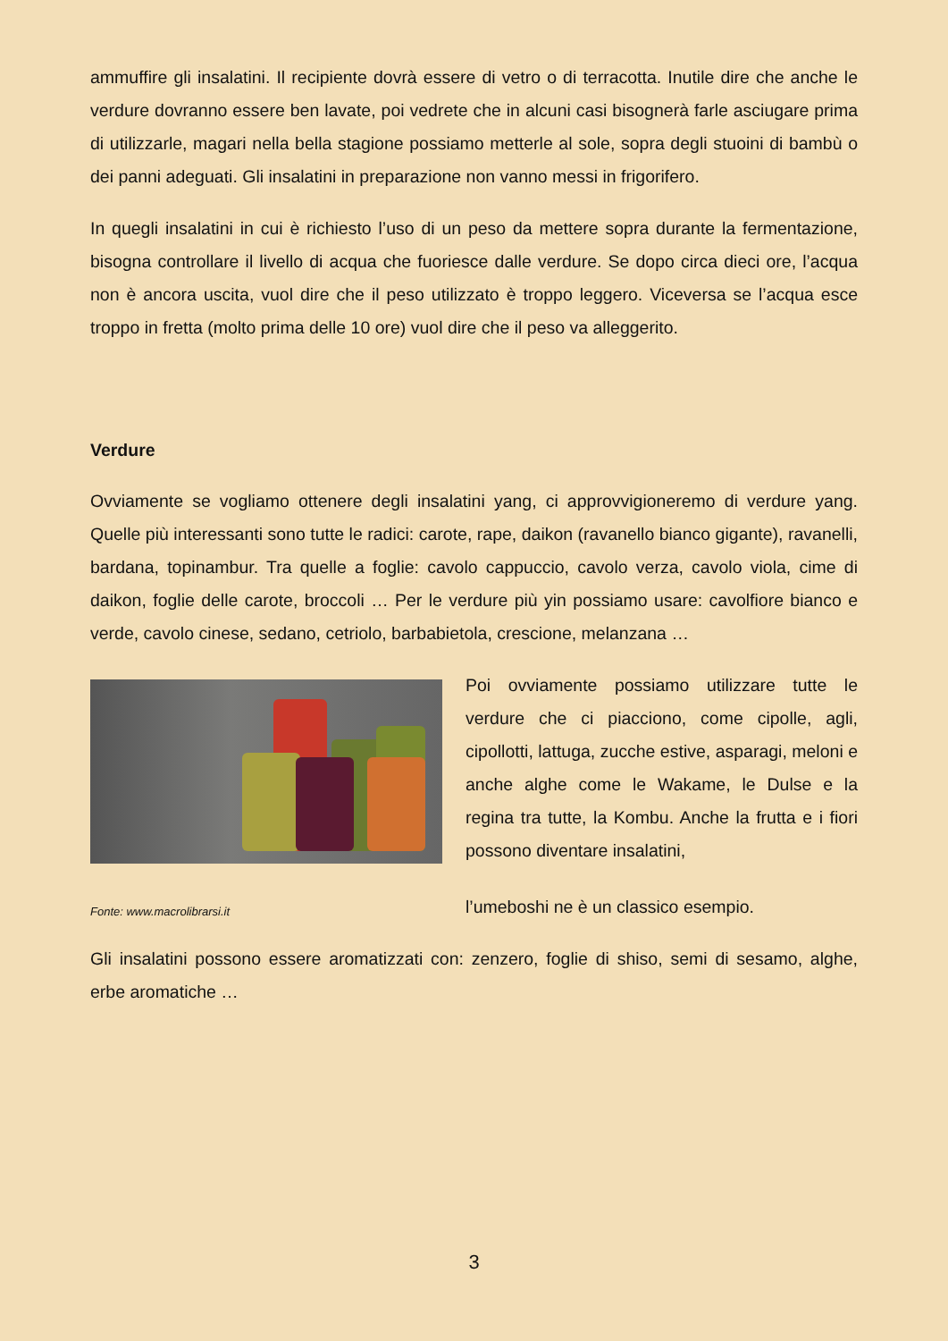ammuffire gli insalatini. Il recipiente dovrà essere di vetro o di terracotta. Inutile dire che anche le verdure dovranno essere ben lavate, poi vedrete che in alcuni casi bisognerà farle asciugare prima di utilizzarle, magari nella bella stagione possiamo metterle al sole, sopra degli stuoini di bambù o dei panni adeguati. Gli insalatini in preparazione non vanno messi in frigorifero.
In quegli insalatini in cui è richiesto l’uso di un peso da mettere sopra durante la fermentazione, bisogna controllare il livello di acqua che fuoriesce dalle verdure. Se dopo circa dieci ore, l’acqua non è ancora uscita, vuol dire che il peso utilizzato è troppo leggero. Viceversa se l’acqua esce troppo in fretta (molto prima delle 10 ore) vuol dire che il peso va alleggerito.
Verdure
Ovviamente se vogliamo ottenere degli insalatini yang, ci approvvigioneremo di verdure yang. Quelle più interessanti sono tutte le radici: carote, rape, daikon (ravanello bianco gigante), ravanelli, bardana, topinambur. Tra quelle a foglie: cavolo cappuccio, cavolo verza, cavolo viola, cime di daikon, foglie delle carote, broccoli … Per le verdure più yin possiamo usare: cavolfiore bianco e verde, cavolo cinese, sedano, cetriolo, barbabietola, crescione, melanzana …
Fonte: www.macrolibrarsi.it
Poi ovviamente possiamo utilizzare tutte le verdure che ci piacciono, come cipolle, agli, cipollotti, lattuga, zucche estive, asparagi, meloni e anche alghe come le Wakame, le Dulse e la regina tra tutte, la Kombu. Anche la frutta e i fiori possono diventare insalatini,
l’umeboshi ne è un classico esempio.
Gli insalatini possono essere aromatizzati con: zenzero, foglie di shiso, semi di sesamo, alghe, erbe aromatiche …
3